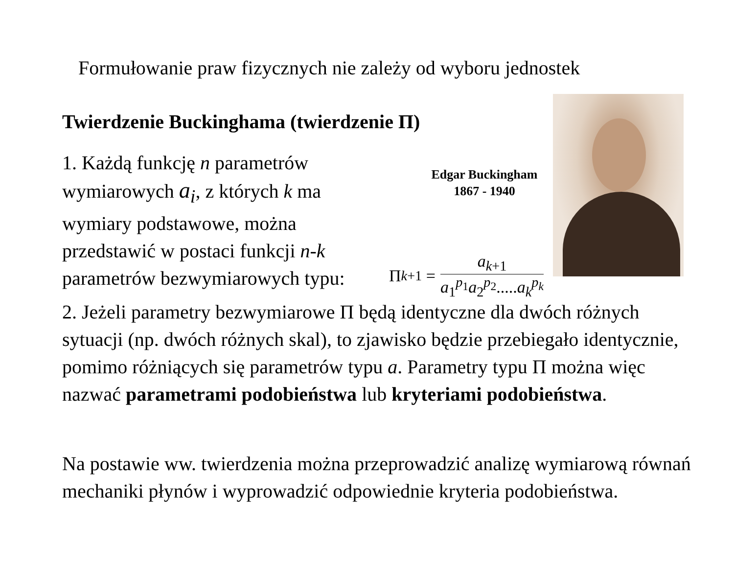Formułowanie praw fizycznych nie zależy od wyboru jednostek
Twierdzenie Buckinghama (twierdzenie Π)
1. Każdą funkcję n parametrów wymiarowych a<sub>i</sub>, z których k ma wymiary podstawowe, można przedstawić w postaci funkcji n-k parametrów bezwymiarowych typu:
Edgar Buckingham
1867 - 1940
Π<sub>k+1</sub> =
a<sub>k+1</sub>
a<sub>1</sub><sup>p<sub>1</sub></sup>a<sub>2</sub><sup>p<sub>2</sub></sup>.....a<sub>k</sub><sup>p<sub>k</sub></sup>
2. Jeżeli parametry bezwymiarowe Π będą identyczne dla dwóch różnych sytuacji (np. dwóch różnych skal), to zjawisko będzie przebiegało identycznie, pomimo różniących się parametrów typu a. Parametry typu Π można więc nazwać parametrami podobieństwa lub kryteriami podobieństwa.
Na postawie ww. twierdzenia można przeprowadzić analizę wymiarową równań mechaniki płynów i wyprowadzić odpowiednie kryteria podobieństwa.